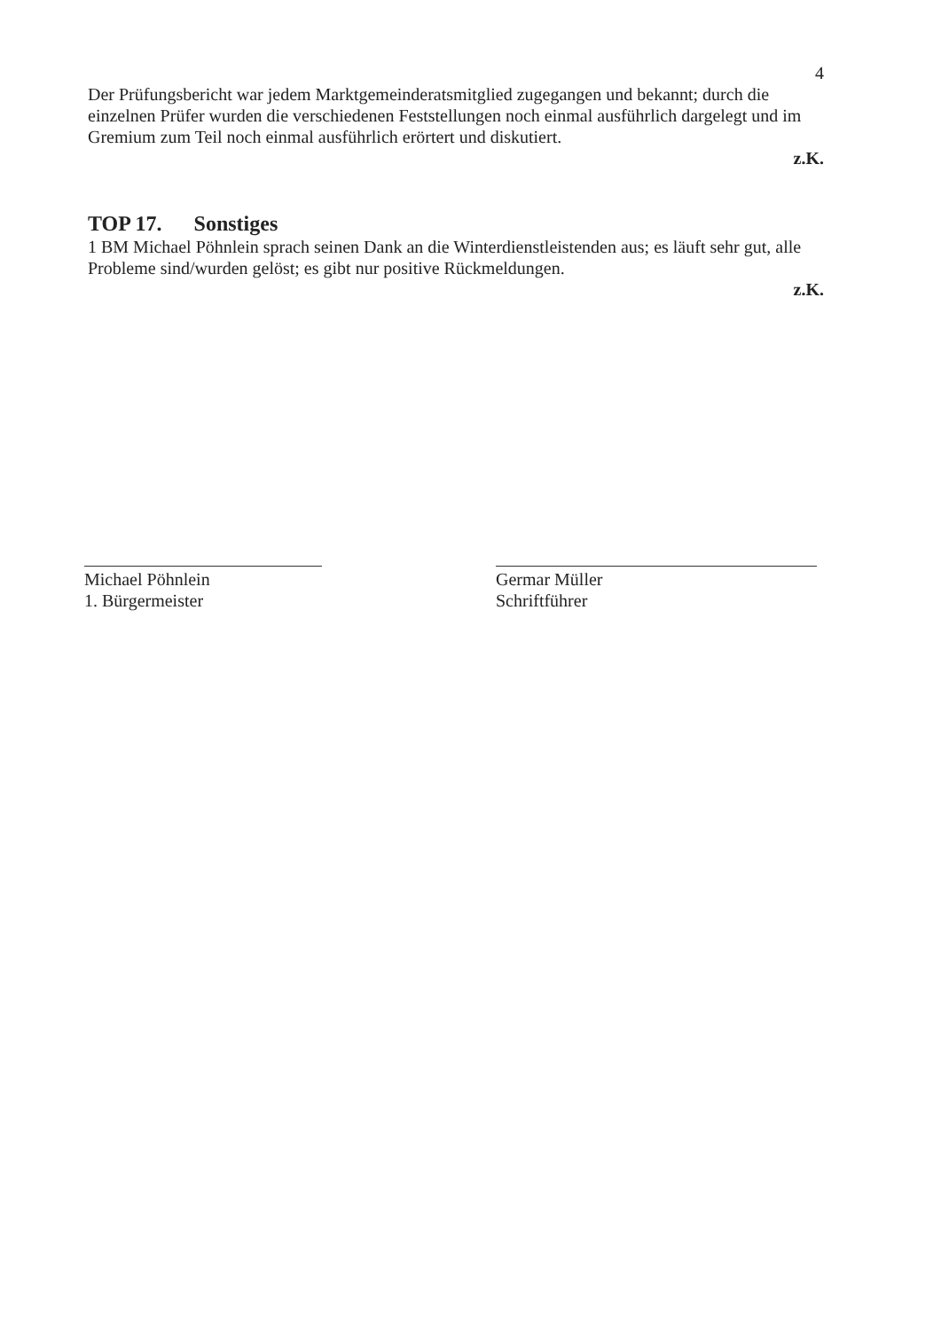4
Der Prüfungsbericht war jedem Marktgemeinderatsmitglied zugegangen und bekannt; durch die einzelnen Prüfer wurden die verschiedenen Feststellungen noch einmal ausführlich dargelegt und im Gremium zum Teil noch einmal ausführlich erörtert und diskutiert.
z.K.
TOP 17. Sonstiges
1 BM Michael Pöhnlein sprach seinen Dank an die Winterdienstleistenden aus; es läuft sehr gut, alle Probleme sind/wurden gelöst; es gibt nur positive Rückmeldungen.
z.K.
Michael Pöhnlein
1. Bürgermeister
Germar Müller
Schriftführer